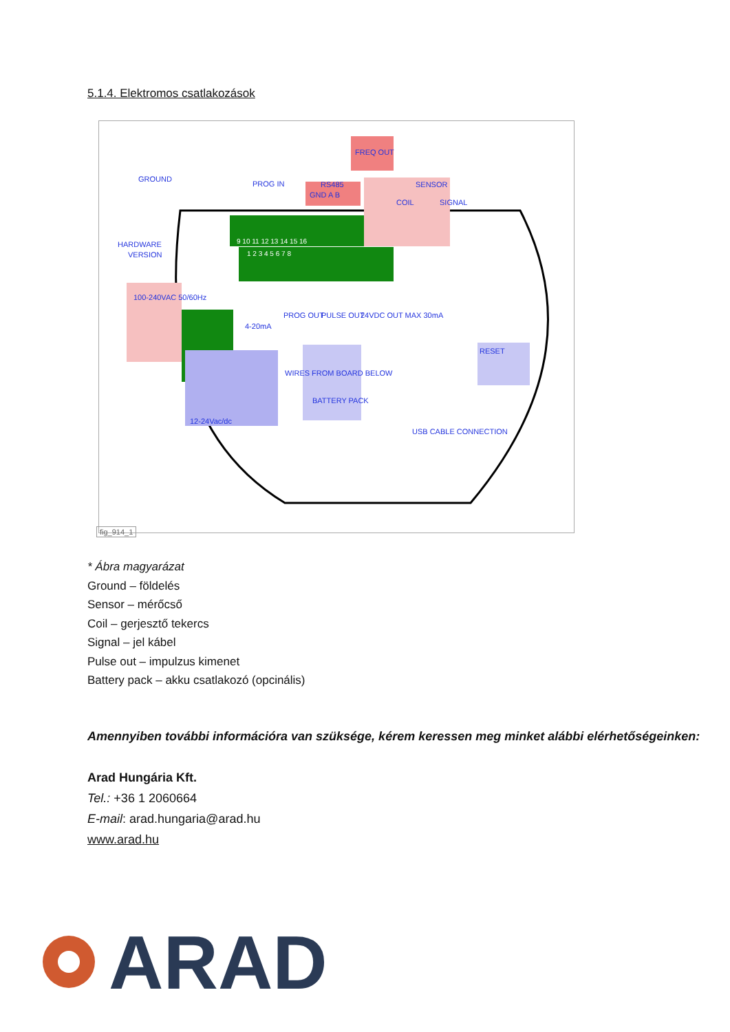5.1.4. Elektromos csatlakozások
GROUND
PROG IN
RS485
GND A B
FREQ OUT
SENSOR
COIL
SIGNAL
HARDWARE
VERSION
100-240VAC 50/60Hz
4-20mA
PROG OUT
PULSE OUT
24VDC OUT MAX 30mA
RESET
12-24Vac/dc
WIRES FROM BOARD BELOW
BATTERY PACK
USB CABLE CONNECTION
9 10 11 12 13 14 15 16
1 2 3 4 5 6 7 8
fig_914_1
* Ábra magyarázat
Ground – földelés
Sensor – mérőcső
Coil – gerjesztő tekercs
Signal – jel kábel
Pulse out – impulzus kimenet
Battery pack – akku csatlakozó (opcinális)
Amennyiben további információra van szüksége, kérem keressen meg minket alábbi elérhetőségeinken:
Arad Hungária Kft.
Tel.: +36 1 2060664
E-mail: arad.hungaria@arad.hu
www.arad.hu
ARAD